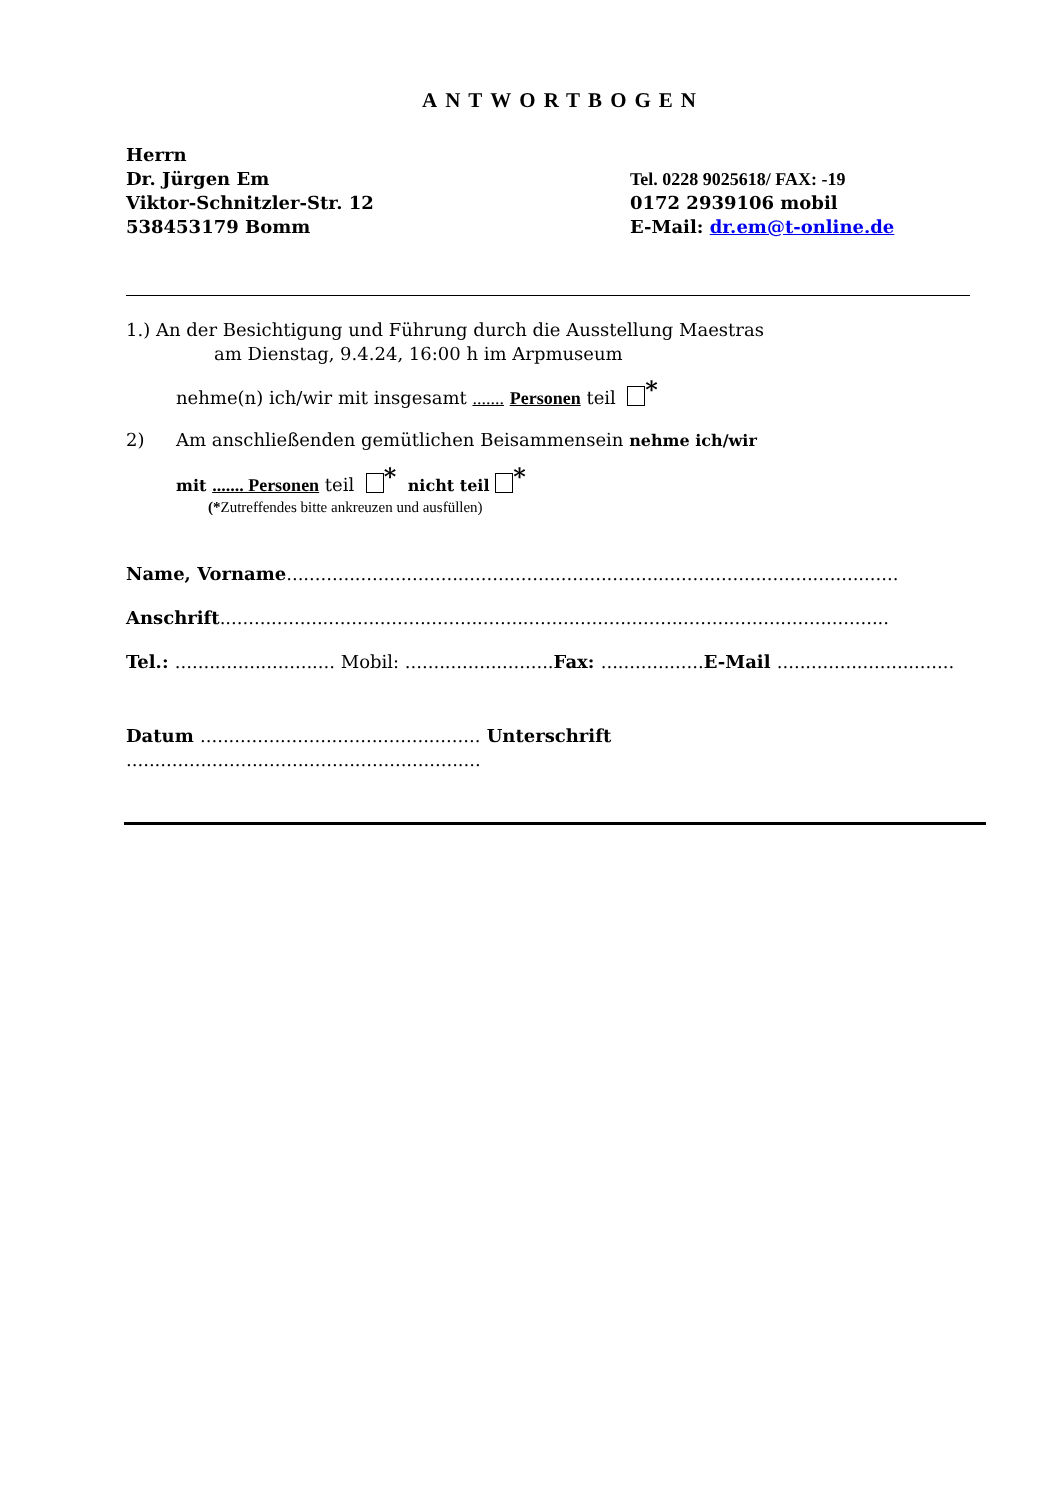ANTWORTBOGEN
Herrn
Dr. Jürgen Em
Viktor-Schnitzler-Str. 12
538453179 Bomm
Tel. 0228 9025618/ FAX: -19
0172 2939106 mobil
E-Mail: dr.em@t-online.de
1.) An der Besichtigung und Führung durch die Ausstellung Maestras
am Dienstag, 9.4.24, 16:00 h im Arpmuseum
nehme(n) ich/wir mit insgesamt ....... Personen teil *
2) Am anschließenden gemütlichen Beisammensein nehme ich/wir
mit ....... Personen teil * nicht teil *
(*Zutreffendes bitte ankreuzen und ausfüllen)
Name, Vorname...........................................................................................................
Anschrift.....................................................................................................................
Tel.: ............................ Mobil: .......................... Fax: .................. E-Mail ...............................
Datum ................................................. Unterschrift ..............................................................